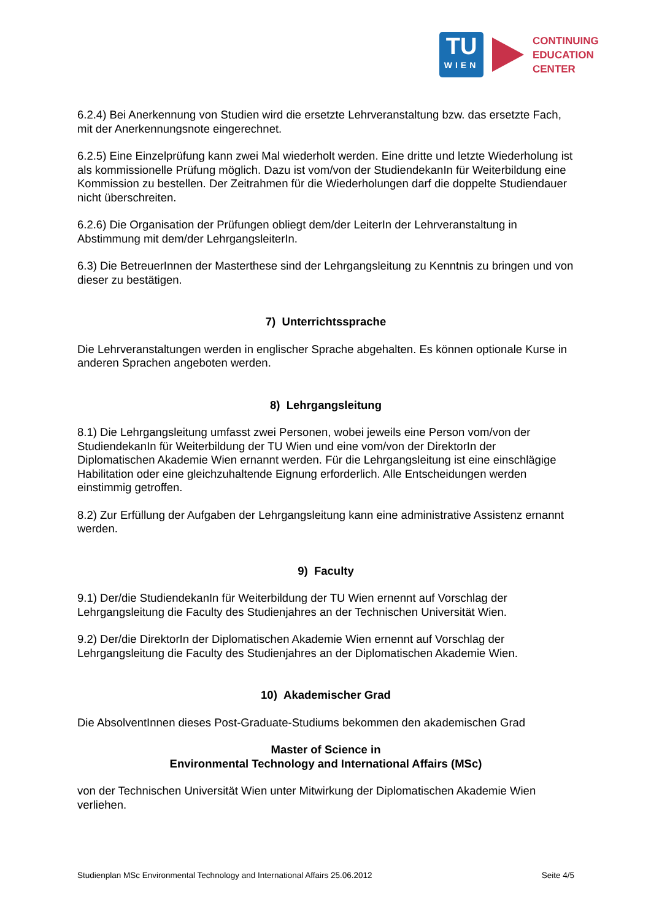TU
WIEN
CONTINUING
EDUCATION
CENTER
6.2.4) Bei Anerkennung von Studien wird die ersetzte Lehrveranstaltung bzw. das ersetzte Fach, mit der Anerkennungsnote eingerechnet.
6.2.5) Eine Einzelprüfung kann zwei Mal wiederholt werden. Eine dritte und letzte Wiederholung ist als kommissionelle Prüfung möglich. Dazu ist vom/von der StudiendekanIn für Weiterbildung eine Kommission zu bestellen. Der Zeitrahmen für die Wiederholungen darf die doppelte Studiendauer nicht überschreiten.
6.2.6) Die Organisation der Prüfungen obliegt dem/der LeiterIn der Lehrveranstaltung in Abstimmung mit dem/der LehrgangsleiterIn.
6.3) Die BetreuerInnen der Masterthese sind der Lehrgangsleitung zu Kenntnis zu bringen und von dieser zu bestätigen.
7) Unterrichtssprache
Die Lehrveranstaltungen werden in englischer Sprache abgehalten. Es können optionale Kurse in anderen Sprachen angeboten werden.
8) Lehrgangsleitung
8.1) Die Lehrgangsleitung umfasst zwei Personen, wobei jeweils eine Person vom/von der StudiendekanIn für Weiterbildung der TU Wien und eine vom/von der DirektorIn der Diplomatischen Akademie Wien ernannt werden. Für die Lehrgangsleitung ist eine einschlägige Habilitation oder eine gleichzuhaltende Eignung erforderlich. Alle Entscheidungen werden einstimmig getroffen.
8.2) Zur Erfüllung der Aufgaben der Lehrgangsleitung kann eine administrative Assistenz ernannt werden.
9) Faculty
9.1) Der/die StudiendekanIn für Weiterbildung der TU Wien ernennt auf Vorschlag der Lehrgangsleitung die Faculty des Studienjahres an der Technischen Universität Wien.
9.2) Der/die DirektorIn der Diplomatischen Akademie Wien ernennt auf Vorschlag der Lehrgangsleitung die Faculty des Studienjahres an der Diplomatischen Akademie Wien.
10) Akademischer Grad
Die AbsolventInnen dieses Post-Graduate-Studiums bekommen den akademischen Grad
Master of Science in
Environmental Technology and International Affairs (MSc)
von der Technischen Universität Wien unter Mitwirkung der Diplomatischen Akademie Wien verliehen.
Studienplan MSc Environmental Technology and International Affairs 25.06.2012 Seite 4/5